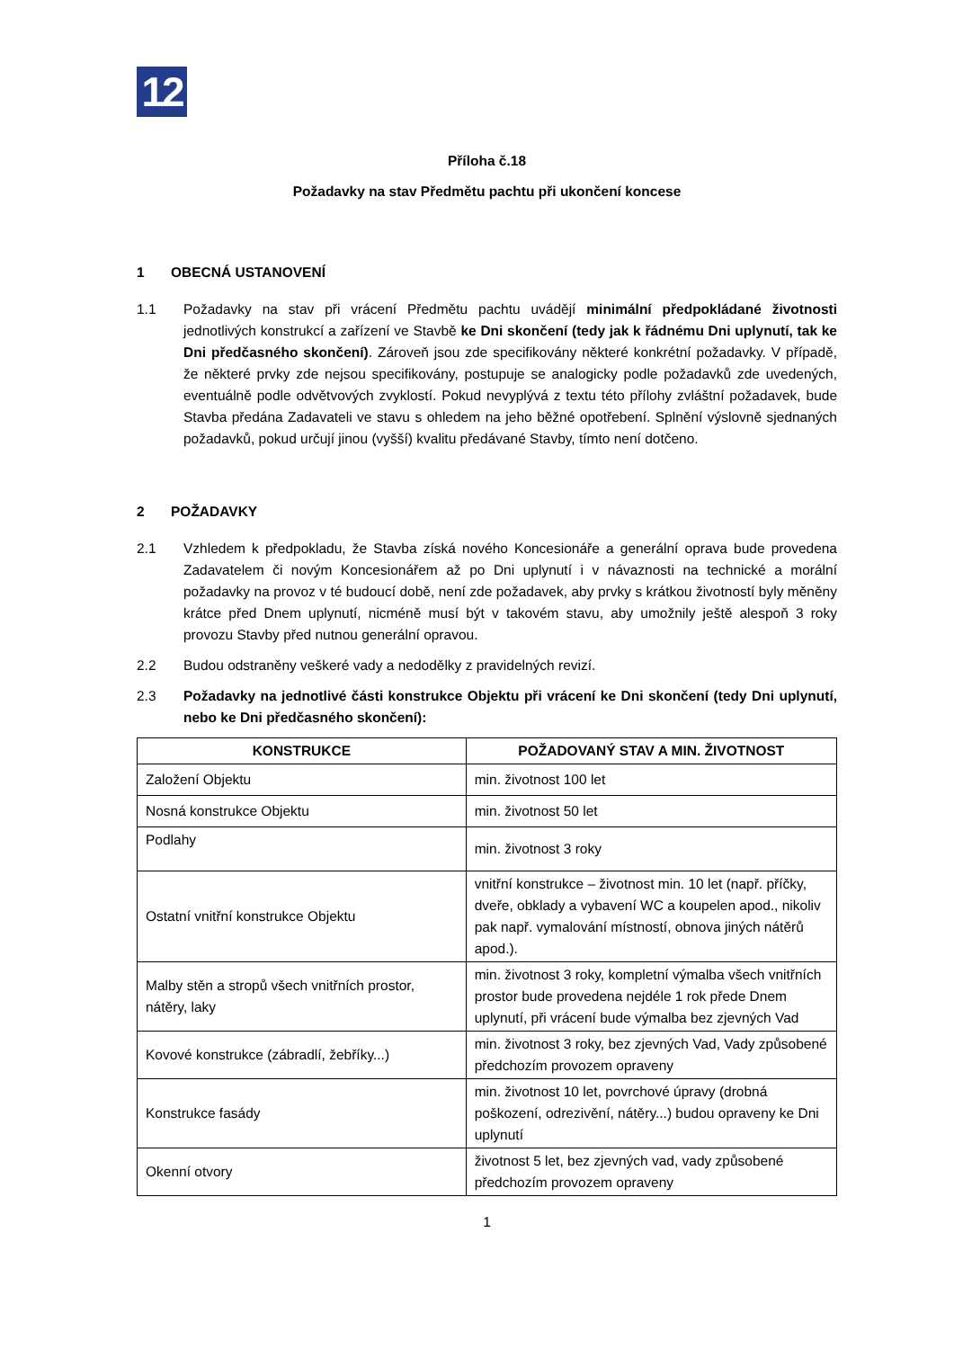12
Příloha č.18
Požadavky na stav Předmětu pachtu při ukončení koncese
1 OBECNÁ USTANOVENÍ
1.1 Požadavky na stav při vrácení Předmětu pachtu uvádějí minimální předpokládané životnosti jednotlivých konstrukcí a zařízení ve Stavbě ke Dni skončení (tedy jak k řádnému Dni uplynutí, tak ke Dni předčasného skončení). Zároveň jsou zde specifikovány některé konkrétní požadavky. V případě, že některé prvky zde nejsou specifikovány, postupuje se analogicky podle požadavků zde uvedených, eventuálně podle odvětvových zvyklostí. Pokud nevyplývá z textu této přílohy zvláštní požadavek, bude Stavba předána Zadavateli ve stavu s ohledem na jeho běžné opotřebení. Splnění výslovně sjednaných požadavků, pokud určují jinou (vyšší) kvalitu předávané Stavby, tímto není dotčeno.
2 POŽADAVKY
2.1 Vzhledem k předpokladu, že Stavba získá nového Koncesionáře a generální oprava bude provedena Zadavatelem či novým Koncesionářem až po Dni uplynutí i v návaznosti na technické a morální požadavky na provoz v té budoucí době, není zde požadavek, aby prvky s krátkou životností byly měněny krátce před Dnem uplynutí, nicméně musí být v takovém stavu, aby umožnily ještě alespoň 3 roky provozu Stavby před nutnou generální opravou.
2.2 Budou odstraněny veškeré vady a nedodělky z pravidelných revizí.
2.3 Požadavky na jednotlivé části konstrukce Objektu při vrácení ke Dni skončení (tedy Dni uplynutí, nebo ke Dni předčasného skončení):
| KONSTRUKCE | POŽADOVANÝ STAV A MIN. ŽIVOTNOST |
| --- | --- |
| Založení Objektu | min. životnost 100 let |
| Nosná konstrukce Objektu | min. životnost 50 let |
| Podlahy | min. životnost 3 roky |
| Ostatní vnitřní konstrukce Objektu | vnitřní konstrukce – životnost min. 10 let (např. příčky, dveře, obklady a vybavení WC a koupelen apod., nikoliv pak např. vymalování místností, obnova jiných nátěrů apod.). |
| Malby stěn a stropů všech vnitřních prostor, nátěry, laky | min. životnost 3 roky, kompletní výmalba všech vnitřních prostor bude provedena nejdéle 1 rok přede Dnem uplynutí, při vrácení bude výmalba bez zjevných Vad |
| Kovové konstrukce (zábradlí, žebříky...) | min. životnost 3 roky, bez zjevných Vad, Vady způsobené předchozím provozem opraveny |
| Konstrukce fasády | min. životnost 10 let, povrchové úpravy (drobná poškození, odrezivění, nátěry...) budou opraveny ke Dni uplynutí |
| Okenní otvory | životnost 5 let, bez zjevných vad, vady způsobené předchozím provozem opraveny |
1